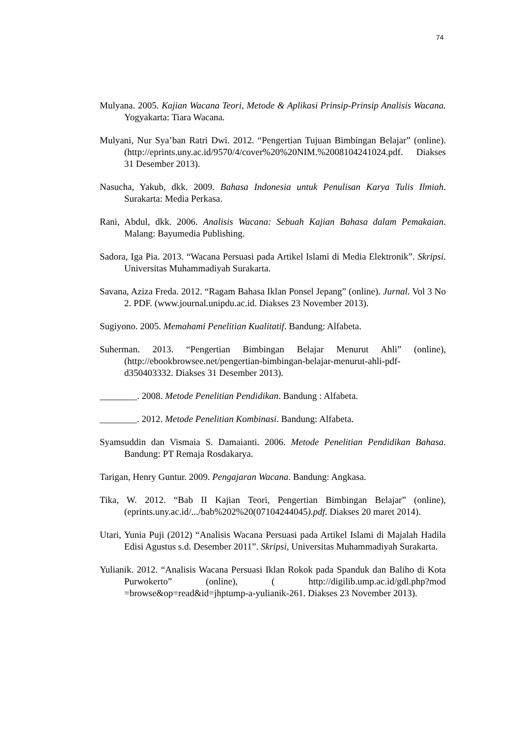74
Mulyana. 2005. Kajian Wacana Teori, Metode & Aplikasi Prinsip-Prinsip Analisis Wacana. Yogyakarta: Tiara Wacana.
Mulyani, Nur Sya’ban Ratri Dwi. 2012. “Pengertian Tujuan Bimbingan Belajar” (online). (http://eprints.uny.ac.id/9570/4/cover%20%20NIM.%2008104241024.pdf. Diakses 31 Desember 2013).
Nasucha, Yakub, dkk. 2009. Bahasa Indonesia untuk Penulisan Karya Tulis Ilmiah. Surakarta: Media Perkasa.
Rani, Abdul, dkk. 2006. Analisis Wacana: Sebuah Kajian Bahasa dalam Pemakaian. Malang: Bayumedia Publishing.
Sadora, Iga Pia. 2013. “Wacana Persuasi pada Artikel Islami di Media Elektronik”. Skripsi. Universitas Muhammadiyah Surakarta.
Savana, Aziza Freda. 2012. “Ragam Bahasa Iklan Ponsel Jepang” (online). Jurnal. Vol 3 No 2. PDF. (www.journal.unipdu.ac.id. Diakses 23 November 2013).
Sugiyono. 2005. Memahami Penelitian Kualitatif. Bandung: Alfabeta.
Suherman. 2013. “Pengertian Bimbingan Belajar Menurut Ahli” (online), (http://ebookbrowsee.net/pengertian-bimbingan-belajar-menurut-ahli-pdf-d350403332. Diakses 31 Desember 2013).
________. 2008. Metode Penelitian Pendidikan. Bandung : Alfabeta.
________. 2012. Metode Penelitian Kombinasi. Bandung: Alfabeta.
Syamsuddin dan Vismaia S. Damaianti. 2006. Metode Penelitian Pendidikan Bahasa. Bandung: PT Remaja Rosdakarya.
Tarigan, Henry Guntur. 2009. Pengajaran Wacana. Bandung: Angkasa.
Tika, W. 2012. “Bab II Kajian Teori, Pengertian Bimbingan Belajar” (online), (eprints.uny.ac.id/.../bab%202%20(07104244045).pdf. Diakses 20 maret 2014).
Utari, Yunia Puji (2012) “Analisis Wacana Persuasi pada Artikel Islami di Majalah Hadila Edisi Agustus s.d. Desember 2011”. Skripsi, Universitas Muhammadiyah Surakarta.
Yulianik. 2012. “Analisis Wacana Persuasi Iklan Rokok pada Spanduk dan Baliho di Kota Purwokerto” (online), ( http://digilib.ump.ac.id/gdl.php?mod =browse&op=read&id=jhptump-a-yulianik-261. Diakses 23 November 2013).